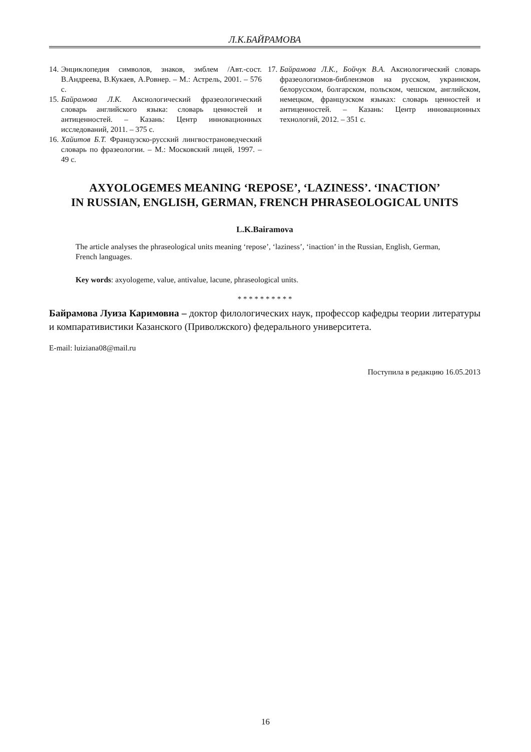Л.К.БАЙРАМОВА
14. Энциклопедия символов, знаков, эмблем /Авт.-сост. В.Андреева, В.Кукаев, А.Ровнер. – М.: Астрель, 2001. – 576 с.
15. Байрамова Л.К. Аксиологический фразеологический словарь английского языка: словарь ценностей и антиценностей. – Казань: Центр инновационных исследований, 2011. – 375 с.
16. Хайитов Б.Т. Французско-русский лингвострановедческий словарь по фразеологии. – М.: Московский лицей, 1997. – 49 с.
17. Байрамова Л.К., Бойчук В.А. Аксиологический словарь фразеологизмов-библеизмов на русском, украинском, белорусском, болгарском, польском, чешском, английском, немецком, французском языках: словарь ценностей и антиценностей. – Казань: Центр инновационных технологий, 2012. – 351 с.
AXYOLOGEMES MEANING ‘REPOSE’, ‘LAZINESS’. ‘INACTION’
IN RUSSIAN, ENGLISH, GERMAN, FRENCH PHRASEOLOGICAL UNITS
L.K.Bairamova
The article analyses the phraseological units meaning ‘repose’, ‘laziness’, ‘inaction’ in the Russian, English, German, French languages.
Key words: axyologeme, value, antivalue, lacune, phraseological units.
* * * * * * * * * *
Байрамова Луиза Каримовна – доктор филологических наук, профессор кафедры теории литературы и компаративистики Казанского (Приволжского) федерального университета.
E-mail: luiziana08@mail.ru
Поступила в редакцию 16.05.2013
16